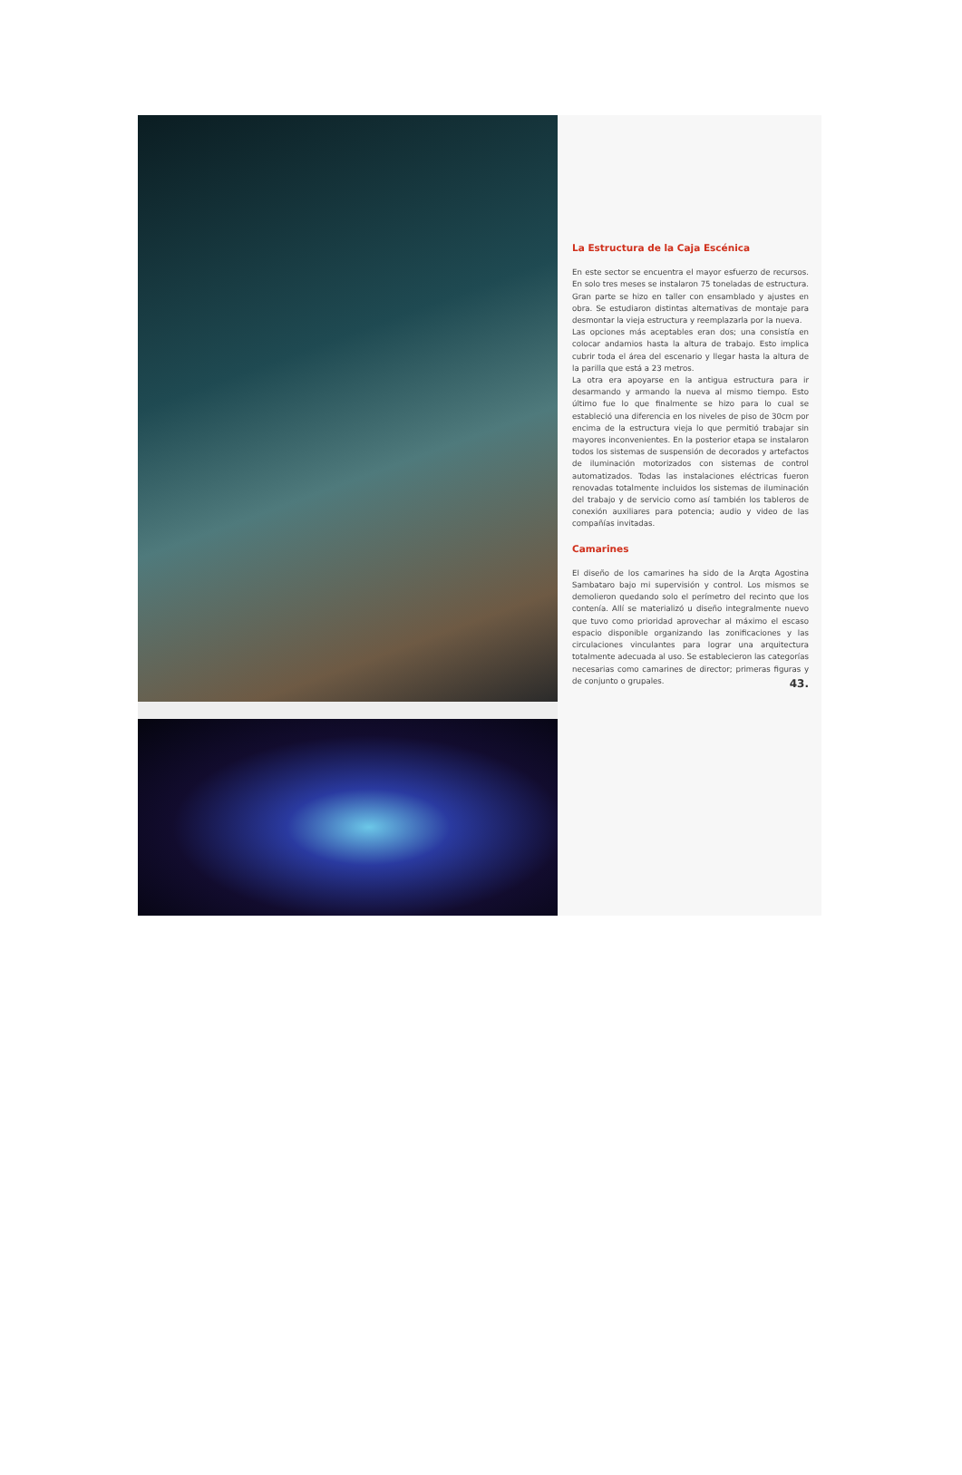La Estructura de la Caja Escénica
En este sector se encuentra el mayor esfuerzo de recursos. En solo tres meses se instalaron 75 toneladas de estructura. Gran parte se hizo en taller con ensamblado y ajustes en obra. Se estudiaron distintas alternativas de montaje para desmontar la vieja estructura y reemplazarla por la nueva.
Las opciones más aceptables eran dos; una consistía en colocar andamios hasta la altura de trabajo. Esto implica cubrir toda el área del escenario y llegar hasta la altura de la parilla que está a 23 metros.
La otra era apoyarse en la antigua estructura para ir desarmando y armando la nueva al mismo tiempo. Esto último fue lo que finalmente se hizo para lo cual se estableció una diferencia en los niveles de piso de 30cm por encima de la estructura vieja lo que permitió trabajar sin mayores inconvenientes. En la posterior etapa se instalaron todos los sistemas de suspensión de decorados y artefactos de iluminación motorizados con sistemas de control automatizados. Todas las instalaciones eléctricas fueron renovadas totalmente incluidos los sistemas de iluminación del trabajo y de servicio como así también los tableros de conexión auxiliares para potencia; audio y video de las compañías invitadas.
Camarines
El diseño de los camarines ha sido de la Arqta Agostina Sambataro bajo mi supervisión y control. Los mismos se demolieron quedando solo el perímetro del recinto que los contenía. Allí se materializó u diseño integralmente nuevo que tuvo como prioridad aprovechar al máximo el escaso espacio disponible organizando las zonificaciones y las circulaciones vinculantes para lograr una arquitectura totalmente adecuada al uso. Se establecieron las categorías necesarias como camarines de director; primeras figuras y de conjunto o grupales.
43.